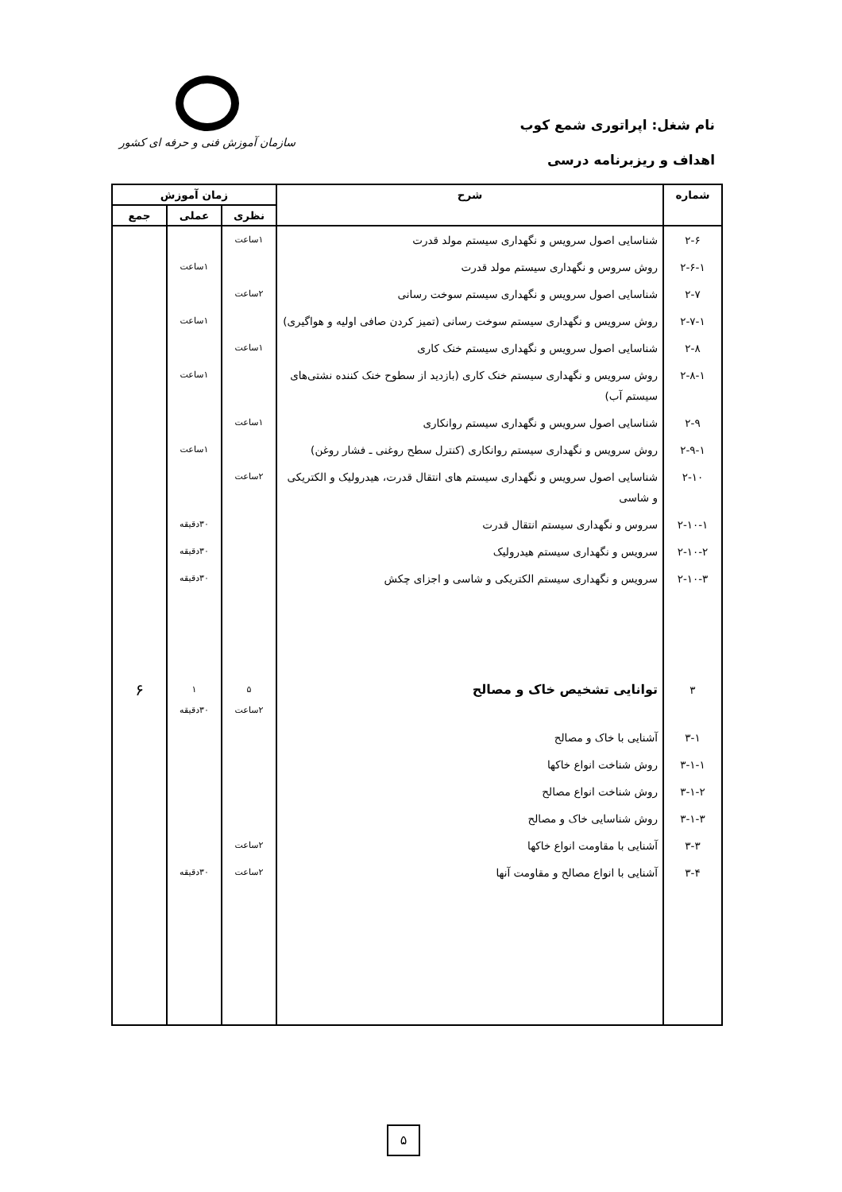نام شغل: اپراتوری شمع کوب
اهداف و ریزبرنامه درسی
سازمان آموزش فنی و حرفه ای کشور
| شماره | شرح | زمان آموزش | | |
| --- | --- | --- | --- | --- |
| | | نظری | عملی | جمع |
| ۲-۶ | شناسایی اصول سرویس و نگهداری سیستم مولد قدرت | ۱ساعت | | |
| ۲-۶-۱ | روش سروس و نگهداری سیستم مولد قدرت | | ۱ساعت | |
| ۲-۷ | شناسایی اصول سرویس و نگهداری سیستم سوخت رسانی | ۲ساعت | | |
| ۲-۷-۱ | روش سرویس و نگهداری سیستم سوخت رسانی (تمیز کردن صافی اولیه و هواگیری) | | ۱ساعت | |
| ۲-۸ | شناسایی اصول سرویس و نگهداری سیستم خنک کاری | ۱ساعت | | |
| ۲-۸-۱ | روش سرویس و نگهداری سیستم خنک کاری (بازدید از سطوح خنک کننده نشتی‌های سیستم آب) | | ۱ساعت | |
| ۲-۹ | شناسایی اصول سرویس و نگهداری سیستم روانکاری | ۱ساعت | | |
| ۲-۹-۱ | روش سرویس و نگهداری سیستم روانکاری (کنترل سطح روغنی ـ فشار روغن) | | ۱ساعت | |
| ۲-۱۰ | شناسایی اصول سرویس و نگهداری سیستم های انتقال قدرت، هیدرولیک و الکتریکی و شاسی | ۲ساعت | | |
| ۲-۱۰-۱ | سروس و نگهداری سیستم انتقال قدرت | | ۳۰دقیقه | |
| ۲-۱۰-۲ | سرویس و نگهداری سیستم هیدرولیک | | ۳۰دقیقه | |
| ۲-۱۰-۳ | سرویس و نگهداری سیستم الکتریکی و شاسی و اجزای چکش | | ۳۰دقیقه | |
| ۳ | توانایی تشخیص خاک و مصالح | ۵ ۲ساعت | ۱ ۳۰دقیقه | ۶ |
| ۳-۱ | آشنایی با خاک و مصالح | | | |
| ۳-۱-۱ | روش شناخت انواع خاکها | | | |
| ۳-۱-۲ | روش شناخت انواع مصالح | | | |
| ۳-۱-۳ | روش شناسایی خاک و مصالح | | | |
| ۳-۳ | آشنایی با مقاومت انواع خاکها | ۲ساعت | | |
| ۳-۴ | آشنایی با انواع مصالح و مقاومت آنها | ۲ساعت | ۳۰دقیقه | |
۵